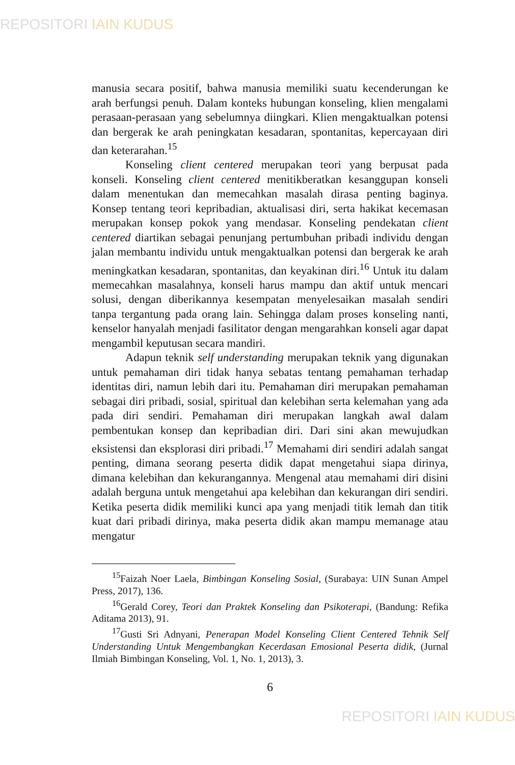REPOSITORI IAIN KUDUS
manusia secara positif, bahwa manusia memiliki suatu kecenderungan ke arah berfungsi penuh. Dalam konteks hubungan konseling, klien mengalami perasaan-perasaan yang sebelumnya diingkari. Klien mengaktualkan potensi dan bergerak ke arah peningkatan kesadaran, spontanitas, kepercayaan diri dan keterarahan.<sup>15</sup>
Konseling client centered merupakan teori yang berpusat pada konseli. Konseling client centered menitikberatkan kesanggupan konseli dalam menentukan dan memecahkan masalah dirasa penting baginya. Konsep tentang teori kepribadian, aktualisasi diri, serta hakikat kecemasan merupakan konsep pokok yang mendasar. Konseling pendekatan client centered diartikan sebagai penunjang pertumbuhan pribadi individu dengan jalan membantu individu untuk mengaktualkan potensi dan bergerak ke arah meningkatkan kesadaran, spontanitas, dan keyakinan diri.<sup>16</sup> Untuk itu dalam memecahkan masalahnya, konseli harus mampu dan aktif untuk mencari solusi, dengan diberikannya kesempatan menyelesaikan masalah sendiri tanpa tergantung pada orang lain. Sehingga dalam proses konseling nanti, kenselor hanyalah menjadi fasilitator dengan mengarahkan konseli agar dapat mengambil keputusan secara mandiri.
Adapun teknik self understanding merupakan teknik yang digunakan untuk pemahaman diri tidak hanya sebatas tentang pemahaman terhadap identitas diri, namun lebih dari itu. Pemahaman diri merupakan pemahaman sebagai diri pribadi, sosial, spiritual dan kelebihan serta kelemahan yang ada pada diri sendiri. Pemahaman diri merupakan langkah awal dalam pembentukan konsep dan kepribadian diri. Dari sini akan mewujudkan eksistensi dan eksplorasi diri pribadi.<sup>17</sup> Memahami diri sendiri adalah sangat penting, dimana seorang peserta didik dapat mengetahui siapa dirinya, dimana kelebihan dan kekurangannya. Mengenal atau memahami diri disini adalah berguna untuk mengetahui apa kelebihan dan kekurangan diri sendiri. Ketika peserta didik memiliki kunci apa yang menjadi titik lemah dan titik kuat dari pribadi dirinya, maka peserta didik akan mampu memanage atau mengatur
<sup>15</sup> Faizah Noer Laela, Bimbingan Konseling Sosial, (Surabaya: UIN Sunan Ampel Press, 2017), 136.
<sup>16</sup> Gerald Corey, Teori dan Praktek Konseling dan Psikoterapi, (Bandung: Refika Aditama 2013), 91.
<sup>17</sup> Gusti Sri Adnyani, Penerapan Model Konseling Client Centered Tehnik Self Understanding Untuk Mengembangkan Kecerdasan Emosional Peserta didik, (Jurnal Ilmiah Bimbingan Konseling, Vol. 1, No. 1, 2013), 3.
6
REPOSITORI IAIN KUDUS